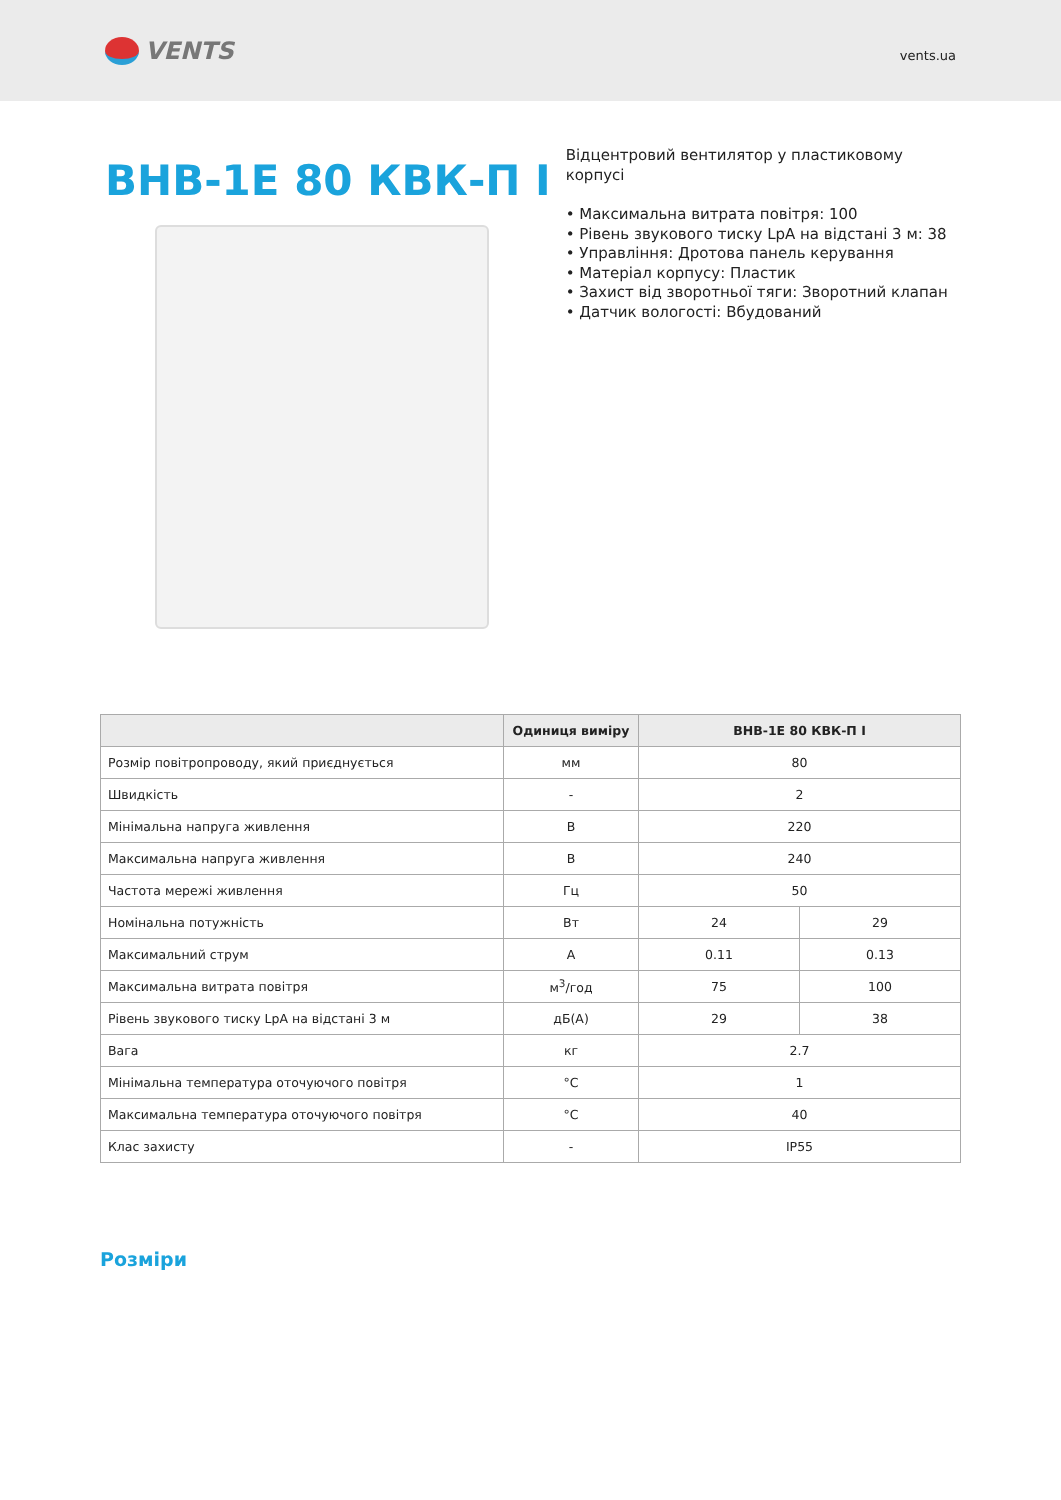VENTS
vents.ua
ВНВ-1Е 80 КВК-П I
Відцентровий вентилятор у пластиковому корпусі
• Максимальна витрата повітря: 100
• Рівень звукового тиску LpA на відстані 3 м: 38
• Управління: Дротова панель керування
• Матеріал корпусу: Пластик
• Захист від зворотньої тяги: Зворотний клапан
• Датчик вологості: Вбудований
| | Одиниця виміру | ВНВ-1Е 80 КВК-П I | |
| --- | --- | --- | --- |
| Розмір повітропроводу, який приєднується | мм | 80 | |
| Швидкість | - | 2 | |
| Мінімальна напруга живлення | В | 220 | |
| Максимальна напруга живлення | В | 240 | |
| Частота мережі живлення | Гц | 50 | |
| Номінальна потужність | Вт | 24 | 29 |
| Максимальний струм | А | 0.11 | 0.13 |
| Максимальна витрата повітря | м<sup>3</sup>/год | 75 | 100 |
| Рівень звукового тиску LpA на відстані 3 м | дБ(А) | 29 | 38 |
| Вага | кг | 2.7 | |
| Мінімальна температура оточуючого повітря | °C | 1 | |
| Максимальна температура оточуючого повітря | °C | 40 | |
| Клас захисту | - | IP55 | |
Розміри